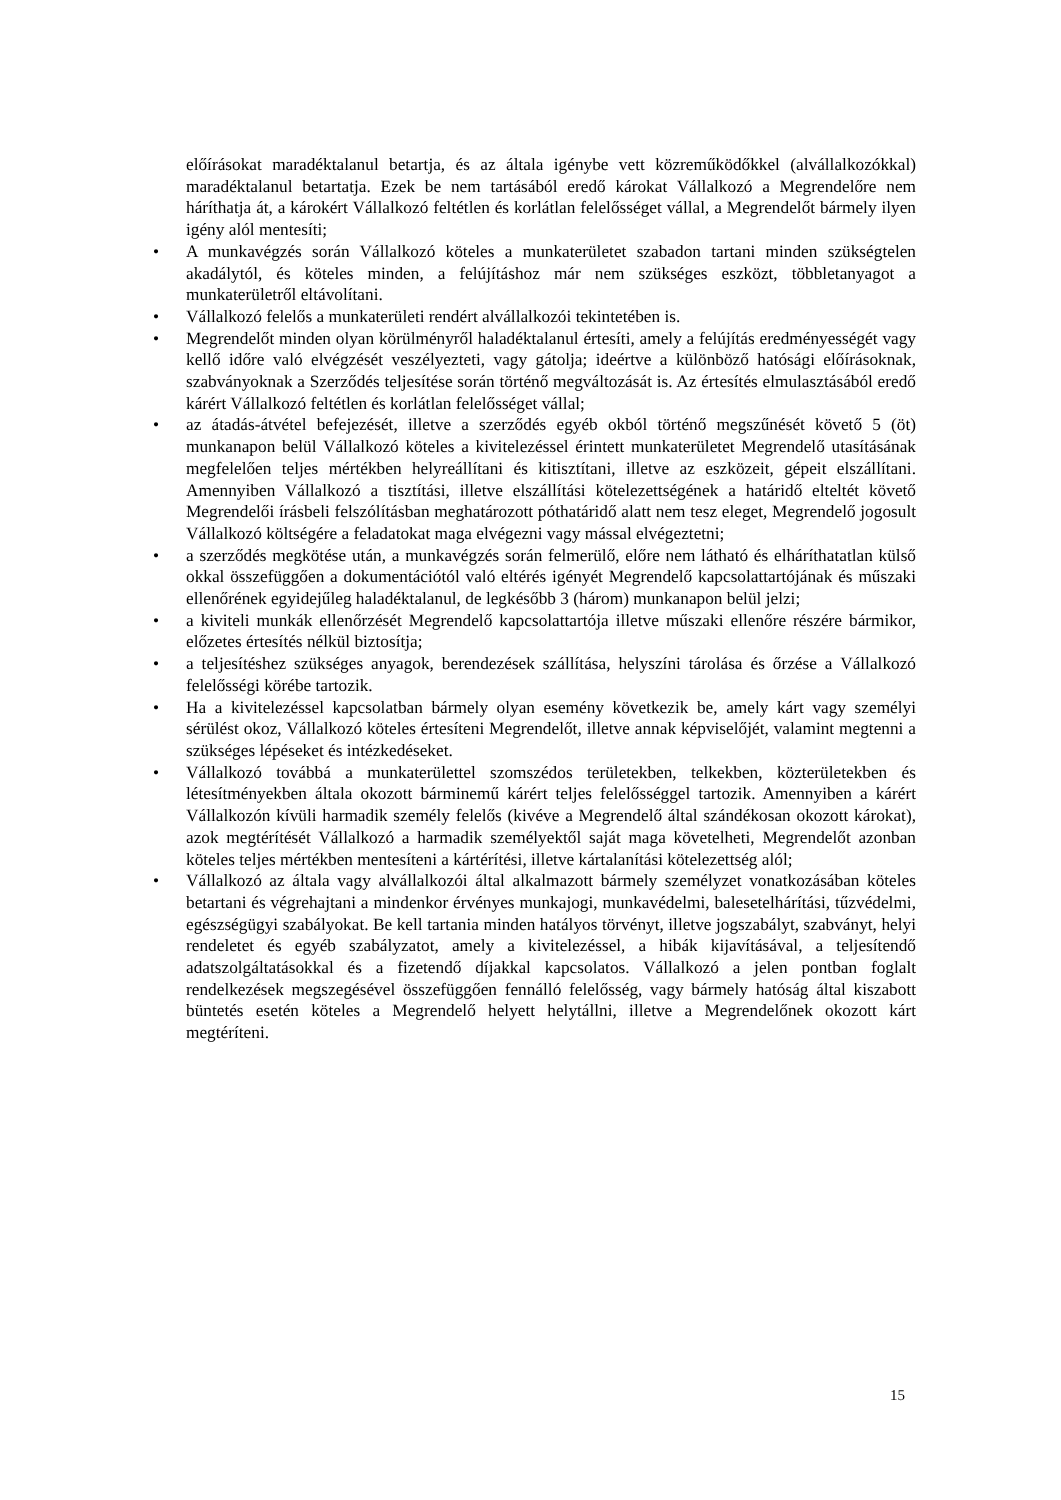előírásokat maradéktalanul betartja, és az általa igénybe vett közreműködőkkel (alvállalkozókkal) maradéktalanul betartatja. Ezek be nem tartásából eredő károkat Vállalkozó a Megrendelőre nem háríthatja át, a károkért Vállalkozó feltétlen és korlátlan felelősséget vállal, a Megrendelőt bármely ilyen igény alól mentesíti;
• A munkavégzés során Vállalkozó köteles a munkaterületet szabadon tartani minden szükségtelen akadálytól, és köteles minden, a felújításhoz már nem szükséges eszközt, többletanyagot a munkaterületről eltávolítani.
• Vállalkozó felelős a munkaterületi rendért alvállalkozói tekintetében is.
• Megrendelőt minden olyan körülményről haladéktalanul értesíti, amely a felújítás eredményességét vagy kellő időre való elvégzését veszélyezteti, vagy gátolja; ideértve a különböző hatósági előírásoknak, szabványoknak a Szerződés teljesítése során történő megváltozását is. Az értesítés elmulasztásából eredő kárért Vállalkozó feltétlen és korlátlan felelősséget vállal;
• az átadás-átvétel befejezését, illetve a szerződés egyéb okból történő megszűnését követő 5 (öt) munkanapon belül Vállalkozó köteles a kivitelezéssel érintett munkaterületet Megrendelő utasításának megfelelően teljes mértékben helyreállítani és kitisztítani, illetve az eszközeit, gépeit elszállítani. Amennyiben Vállalkozó a tisztítási, illetve elszállítási kötelezettségének a határidő elteltét követő Megrendelői írásbeli felszólításban meghatározott póthatáridő alatt nem tesz eleget, Megrendelő jogosult Vállalkozó költségére a feladatokat maga elvégezni vagy mással elvégeztetni;
• a szerződés megkötése után, a munkavégzés során felmerülő, előre nem látható és elháríthatatlan külső okkal összefüggően a dokumentációtól való eltérés igényét Megrendelő kapcsolattartójának és műszaki ellenőrének egyidejűleg haladéktalanul, de legkésőbb 3 (három) munkanapon belül jelzi;
• a kiviteli munkák ellenőrzését Megrendelő kapcsolattartója illetve műszaki ellenőre részére bármikor, előzetes értesítés nélkül biztosítja;
• a teljesítéshez szükséges anyagok, berendezések szállítása, helyszíni tárolása és őrzése a Vállalkozó felelősségi körébe tartozik.
• Ha a kivitelezéssel kapcsolatban bármely olyan esemény következik be, amely kárt vagy személyi sérülést okoz, Vállalkozó köteles értesíteni Megrendelőt, illetve annak képviselőjét, valamint megtenni a szükséges lépéseket és intézkedéseket.
• Vállalkozó továbbá a munkaterülettel szomszédos területekben, telkekben, közterületekben és létesítményekben általa okozott bárminemű kárért teljes felelősséggel tartozik. Amennyiben a kárért Vállalkozón kívüli harmadik személy felelős (kivéve a Megrendelő által szándékosan okozott károkat), azok megtérítését Vállalkozó a harmadik személyektől saját maga követelheti, Megrendelőt azonban köteles teljes mértékben mentesíteni a kártérítési, illetve kártalanítási kötelezettség alól;
• Vállalkozó az általa vagy alvállalkozói által alkalmazott bármely személyzet vonatkozásában köteles betartani és végrehajtani a mindenkor érvényes munkajogi, munkavédelmi, balesetelhárítási, tűzvédelmi, egészségügyi szabályokat. Be kell tartania minden hatályos törvényt, illetve jogszabályt, szabványt, helyi rendeletet és egyéb szabályzatot, amely a kivitelezéssel, a hibák kijavításával, a teljesítendő adatszolgáltatásokkal és a fizetendő díjakkal kapcsolatos. Vállalkozó a jelen pontban foglalt rendelkezések megszegésével összefüggően fennálló felelősség, vagy bármely hatóság által kiszabott büntetés esetén köteles a Megrendelő helyett helytállni, illetve a Megrendelőnek okozott kárt megtéríteni.
15